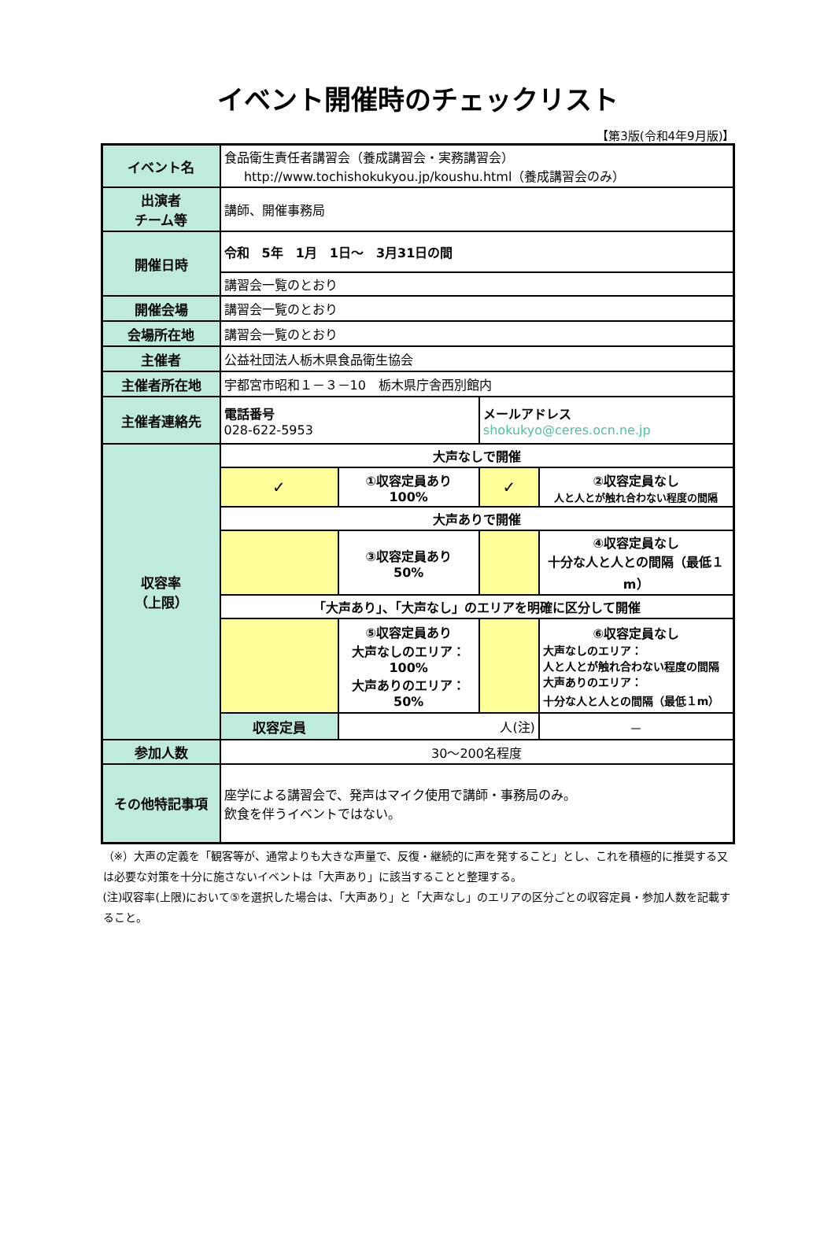イベント開催時のチェックリスト
【第3版(令和4年9月版)】
| イベント名 | 食品衛生責任者講習会（養成講習会・実務講習会） http://www.tochishokukyou.jp/koushu.html（養成講習会のみ） | | | |
| 出演者 チーム等 | 講師、開催事務局 | | | |
| 開催日時 | 令和 5年 1月 1日～ 3月31日の間 | | | |
| | 講習会一覧のとおり | | | |
| 開催会場 | 講習会一覧のとおり | | | |
| 会場所在地 | 講習会一覧のとおり | | | |
| 主催者 | 公益社団法人栃木県食品衛生協会 | | | |
| 主催者所在地 | 宇都宮市昭和１－３－10 栃木県庁舎西別館内 | | | |
| 主催者連絡先 | 電話番号 028-622-5953 | | メールアドレス shokukyo@ceres.ocn.ne.jp | |
| 収容率 （上限） | 大声なしで開催 | | | |
| | ✓ | ①収容定員あり 100% | ✓ | ②収容定員なし 人と人とが触れ合わない程度の間隔 |
| | 大声ありで開催 | | | |
| | | ③収容定員あり 50% | | ④収容定員なし 十分な人と人との間隔（最低１m） |
| | 「大声あり」、「大声なし」のエリアを明確に区分して開催 | | | |
| | | ⑤収容定員あり 大声なしのエリア：100% 大声ありのエリア：50% | | ⑥収容定員なし 大声なしのエリア： 人と人とが触れ合わない程度の間隔 大声ありのエリア： 十分な人と人との間隔（最低１m） |
| | 収容定員 | 人(注) | | － |
| 参加人数 | 30～200名程度 | | | |
| その他特記事項 | 座学による講習会で、発声はマイク使用で講師・事務局のみ。 飲食を伴うイベントではない。 | | | |
（※）大声の定義を「観客等が、通常よりも大きな声量で、反復・継続的に声を発すること」とし、これを積極的に推奨する又は必要な対策を十分に施さないイベントは「大声あり」に該当することと整理する。
(注)収容率(上限)において⑤を選択した場合は、「大声あり」と「大声なし」のエリアの区分ごとの収容定員・参加人数を記載すること。